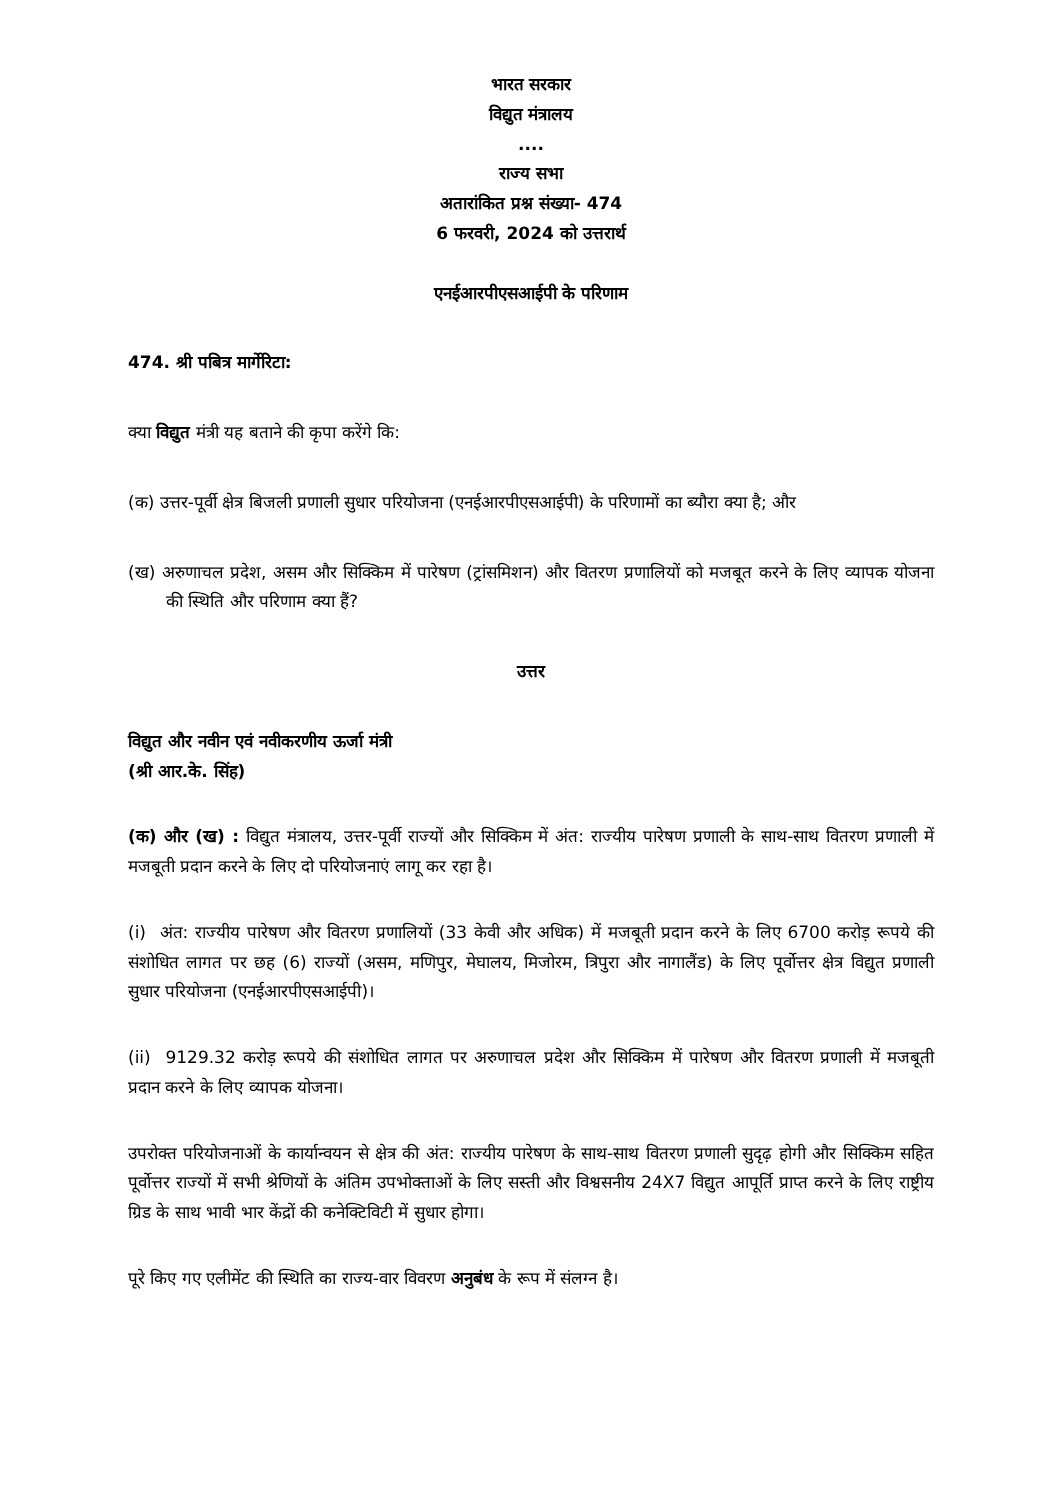भारत सरकार
विद्युत मंत्रालय
....
राज्य सभा
अतारांकित प्रश्न संख्या- 474
6 फरवरी, 2024 को उत्तरार्थ
एनईआरपीएसआईपी के परिणाम
474. श्री पबित्र मार्गेरिटा:
क्या विद्युत मंत्री यह बताने की कृपा करेंगे कि:
(क) उत्तर-पूर्वी क्षेत्र बिजली प्रणाली सुधार परियोजना (एनईआरपीएसआईपी) के परिणामों का ब्यौरा क्या है; और
(ख) अरुणाचल प्रदेश, असम और सिक्किम में पारेषण (ट्रांसमिशन) और वितरण प्रणालियों को मजबूत करने के लिए व्यापक योजना की स्थिति और परिणाम क्या हैं?
उत्तर
विद्युत और नवीन एवं नवीकरणीय ऊर्जा मंत्री
(श्री आर.के. सिंह)
(क) और (ख) : विद्युत मंत्रालय, उत्तर-पूर्वी राज्यों और सिक्किम में अंत: राज्यीय पारेषण प्रणाली के साथ-साथ वितरण प्रणाली में मजबूती प्रदान करने के लिए दो परियोजनाएं लागू कर रहा है।
(i) अंत: राज्यीय पारेषण और वितरण प्रणालियों (33 केवी और अधिक) में मजबूती प्रदान करने के लिए 6700 करोड़ रूपये की संशोधित लागत पर छह (6) राज्यों (असम, मणिपुर, मेघालय, मिजोरम, त्रिपुरा और नागालैंड) के लिए पूर्वोत्तर क्षेत्र विद्युत प्रणाली सुधार परियोजना (एनईआरपीएसआईपी)।
(ii) 9129.32 करोड़ रूपये की संशोधित लागत पर अरुणाचल प्रदेश और सिक्किम में पारेषण और वितरण प्रणाली में मजबूती प्रदान करने के लिए व्यापक योजना।
उपरोक्त परियोजनाओं के कार्यान्वयन से क्षेत्र की अंत: राज्यीय पारेषण के साथ-साथ वितरण प्रणाली सुदृढ़ होगी और सिक्किम सहित पूर्वोत्तर राज्यों में सभी श्रेणियों के अंतिम उपभोक्ताओं के लिए सस्ती और विश्वसनीय 24X7 विद्युत आपूर्ति प्राप्त करने के लिए राष्ट्रीय ग्रिड के साथ भावी भार केंद्रों की कनेक्टिविटी में सुधार होगा।
पूरे किए गए एलीमेंट की स्थिति का राज्य-वार विवरण अनुबंध के रूप में संलग्न है।